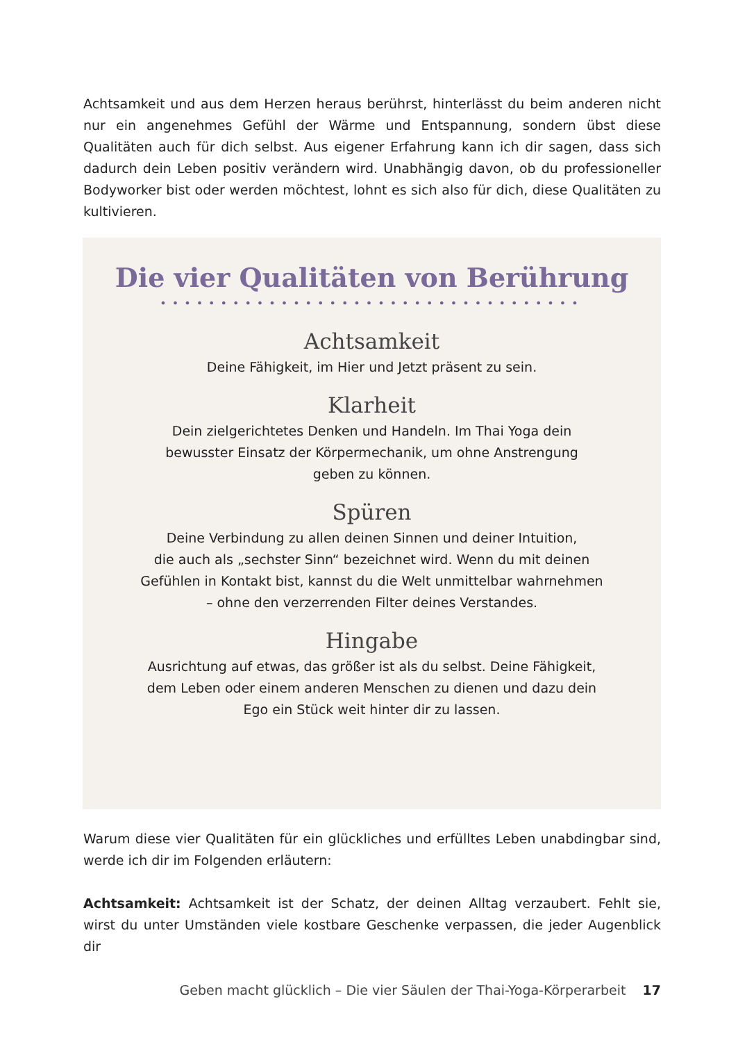Achtsamkeit und aus dem Herzen heraus berührst, hinterlässt du beim anderen nicht nur ein angenehmes Gefühl der Wärme und Entspannung, sondern übst diese Qualitäten auch für dich selbst. Aus eigener Erfahrung kann ich dir sagen, dass sich dadurch dein Leben positiv verändern wird. Unabhängig davon, ob du professioneller Bodyworker bist oder werden möchtest, lohnt es sich also für dich, diese Qualitäten zu kultivieren.
Die vier Qualitäten von Berührung
•••••••••••••••••••••••••••••••••••
Achtsamkeit
Deine Fähigkeit, im Hier und Jetzt präsent zu sein.
Klarheit
Dein zielgerichtetes Denken und Handeln. Im Thai Yoga dein
bewusster Einsatz der Körpermechanik, um ohne Anstrengung
geben zu können.
Spüren
Deine Verbindung zu allen deinen Sinnen und deiner Intuition,
die auch als „sechster Sinn“ bezeichnet wird. Wenn du mit deinen
Gefühlen in Kontakt bist, kannst du die Welt unmittelbar wahrnehmen
– ohne den verzerrenden Filter deines Verstandes.
Hingabe
Ausrichtung auf etwas, das größer ist als du selbst. Deine Fähigkeit,
dem Leben oder einem anderen Menschen zu dienen und dazu dein
Ego ein Stück weit hinter dir zu lassen.
Warum diese vier Qualitäten für ein glückliches und erfülltes Leben unabdingbar sind, werde ich dir im Folgenden erläutern:
Achtsamkeit: Achtsamkeit ist der Schatz, der deinen Alltag verzaubert. Fehlt sie, wirst du unter Umständen viele kostbare Geschenke verpassen, die jeder Augenblick dir
Geben macht glücklich – Die vier Säulen der Thai-Yoga-Körperarbeit 17